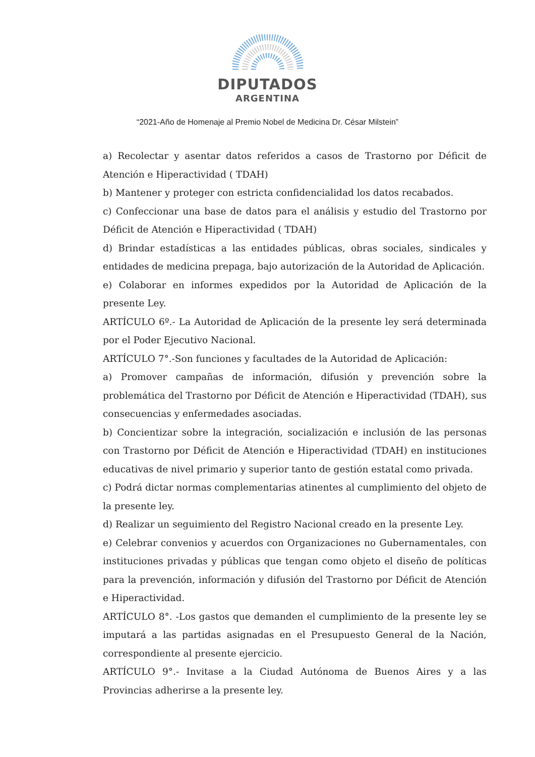DIPUTADOS
ARGENTINA
“2021-Año de Homenaje al Premio Nobel de Medicina Dr. César Milstein”
a) Recolectar y asentar datos referidos a casos de Trastorno por Déficit de Atención e Hiperactividad ( TDAH)
b) Mantener y proteger con estricta confidencialidad los datos recabados.
c) Confeccionar una base de datos para el análisis y estudio del Trastorno por Déficit de Atención e Hiperactividad ( TDAH)
d) Brindar estadísticas a las entidades públicas, obras sociales, sindicales y entidades de medicina prepaga, bajo autorización de la Autoridad de Aplicación.
e) Colaborar en informes expedidos por la Autoridad de Aplicación de la presente Ley.
ARTÍCULO 6º.- La Autoridad de Aplicación de la presente ley será determinada por el Poder Ejecutivo Nacional.
ARTÍCULO 7°.-Son funciones y facultades de la Autoridad de Aplicación:
a) Promover campañas de información, difusión y prevención sobre la problemática del Trastorno por Déficit de Atención e Hiperactividad (TDAH), sus consecuencias y enfermedades asociadas.
b) Concientizar sobre la integración, socialización e inclusión de las personas con Trastorno por Déficit de Atención e Hiperactividad (TDAH) en instituciones educativas de nivel primario y superior tanto de gestión estatal como privada.
c) Podrá dictar normas complementarias atinentes al cumplimiento del objeto de la presente ley.
d) Realizar un seguimiento del Registro Nacional creado en la presente Ley.
e) Celebrar convenios y acuerdos con Organizaciones no Gubernamentales, con instituciones privadas y públicas que tengan como objeto el diseño de políticas para la prevención, información y difusión del Trastorno por Déficit de Atención e Hiperactividad.
ARTÍCULO 8°. -Los gastos que demanden el cumplimiento de la presente ley se imputará a las partidas asignadas en el Presupuesto General de la Nación, correspondiente al presente ejercicio.
ARTÍCULO 9°.- Invitase a la Ciudad Autónoma de Buenos Aires y a las Provincias adherirse a la presente ley.